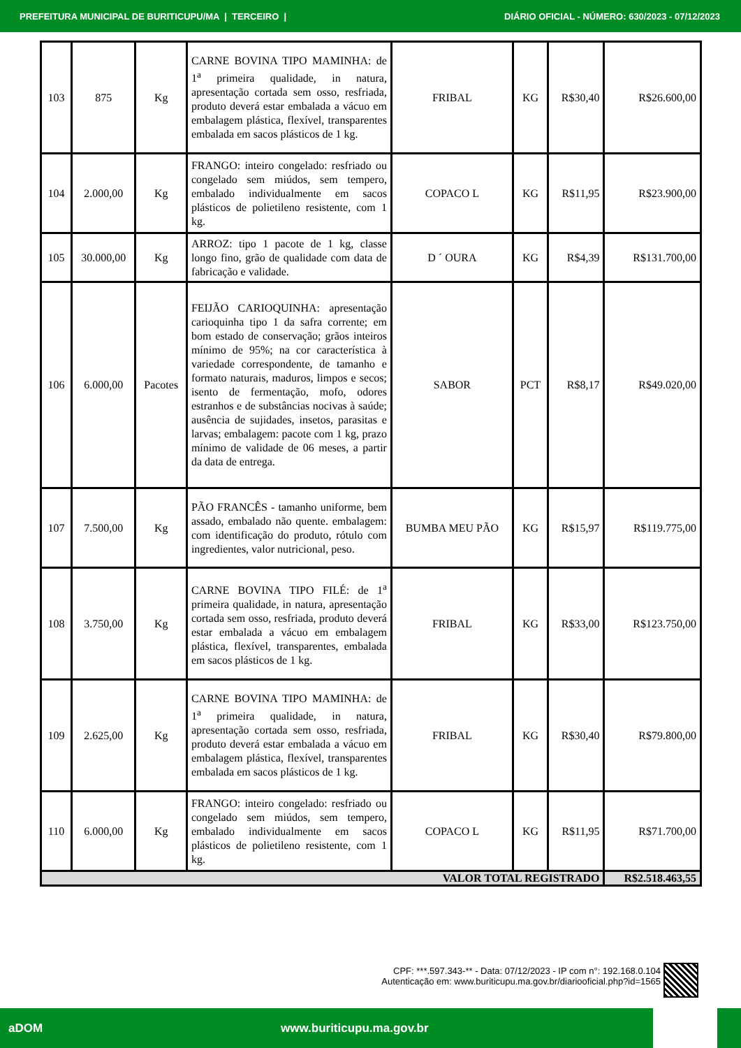PREFEITURA MUNICIPAL DE BURITICUPU/MA | TERCEIRO | DIÁRIO OFICIAL - NÚMERO: 630/2023 - 07/12/2023
| 103 | 875 | Kg | CARNE BOVINA TIPO MAMINHA: de 1<sup>a</sup> primeira qualidade, in natura, apresentação cortada sem osso, resfriada, produto deverá estar embalada a vácuo em embalagem plástica, flexível, transparentes embalada em sacos plásticos de 1 kg. | FRIBAL | KG | R$30,40 | R$26.600,00 |
| 104 | 2.000,00 | Kg | FRANGO: inteiro congelado: resfriado ou congelado sem miúdos, sem tempero, embalado individualmente em sacos plásticos de polietileno resistente, com 1 kg. | COPACO L | KG | R$11,95 | R$23.900,00 |
| 105 | 30.000,00 | Kg | ARROZ: tipo 1 pacote de 1 kg, classe longo fino, grão de qualidade com data de fabricação e validade. | D ´ OURA | KG | R$4,39 | R$131.700,00 |
| 106 | 6.000,00 | Pacotes | FEIJÃO CARIOQUINHA: apresentação carioquinha tipo 1 da safra corrente; em bom estado de conservação; grãos inteiros mínimo de 95%; na cor característica à variedade correspondente, de tamanho e formato naturais, maduros, limpos e secos; isento de fermentação, mofo, odores estranhos e de substâncias nocivas à saúde; ausência de sujidades, insetos, parasitas e larvas; embalagem: pacote com 1 kg, prazo mínimo de validade de 06 meses, a partir da data de entrega. | SABOR | PCT | R$8,17 | R$49.020,00 |
| 107 | 7.500,00 | Kg | PÃO FRANCÊS - tamanho uniforme, bem assado, embalado não quente. embalagem: com identificação do produto, rótulo com ingredientes, valor nutricional, peso. | BUMBA MEU PÃO | KG | R$15,97 | R$119.775,00 |
| 108 | 3.750,00 | Kg | CARNE BOVINA TIPO FILÉ: de 1<sup>a</sup> primeira qualidade, in natura, apresentação cortada sem osso, resfriada, produto deverá estar embalada a vácuo em embalagem plástica, flexível, transparentes, embalada em sacos plásticos de 1 kg. | FRIBAL | KG | R$33,00 | R$123.750,00 |
| 109 | 2.625,00 | Kg | CARNE BOVINA TIPO MAMINHA: de 1<sup>a</sup> primeira qualidade, in natura, apresentação cortada sem osso, resfriada, produto deverá estar embalada a vácuo em embalagem plástica, flexível, transparentes embalada em sacos plásticos de 1 kg. | FRIBAL | KG | R$30,40 | R$79.800,00 |
| 110 | 6.000,00 | Kg | FRANGO: inteiro congelado: resfriado ou congelado sem miúdos, sem tempero, embalado individualmente em sacos plásticos de polietileno resistente, com 1 kg. | COPACO L | KG | R$11,95 | R$71.700,00 |
| VALOR TOTAL REGISTRADO | | | | | | | R$2.518.463,55 |
CPF: ***.597.343-** - Data: 07/12/2023 - IP com n°: 192.168.0.104
Autenticação em: www.buriticupu.ma.gov.br/diariooficial.php?id=1565
aDOM www.buriticupu.ma.gov.br